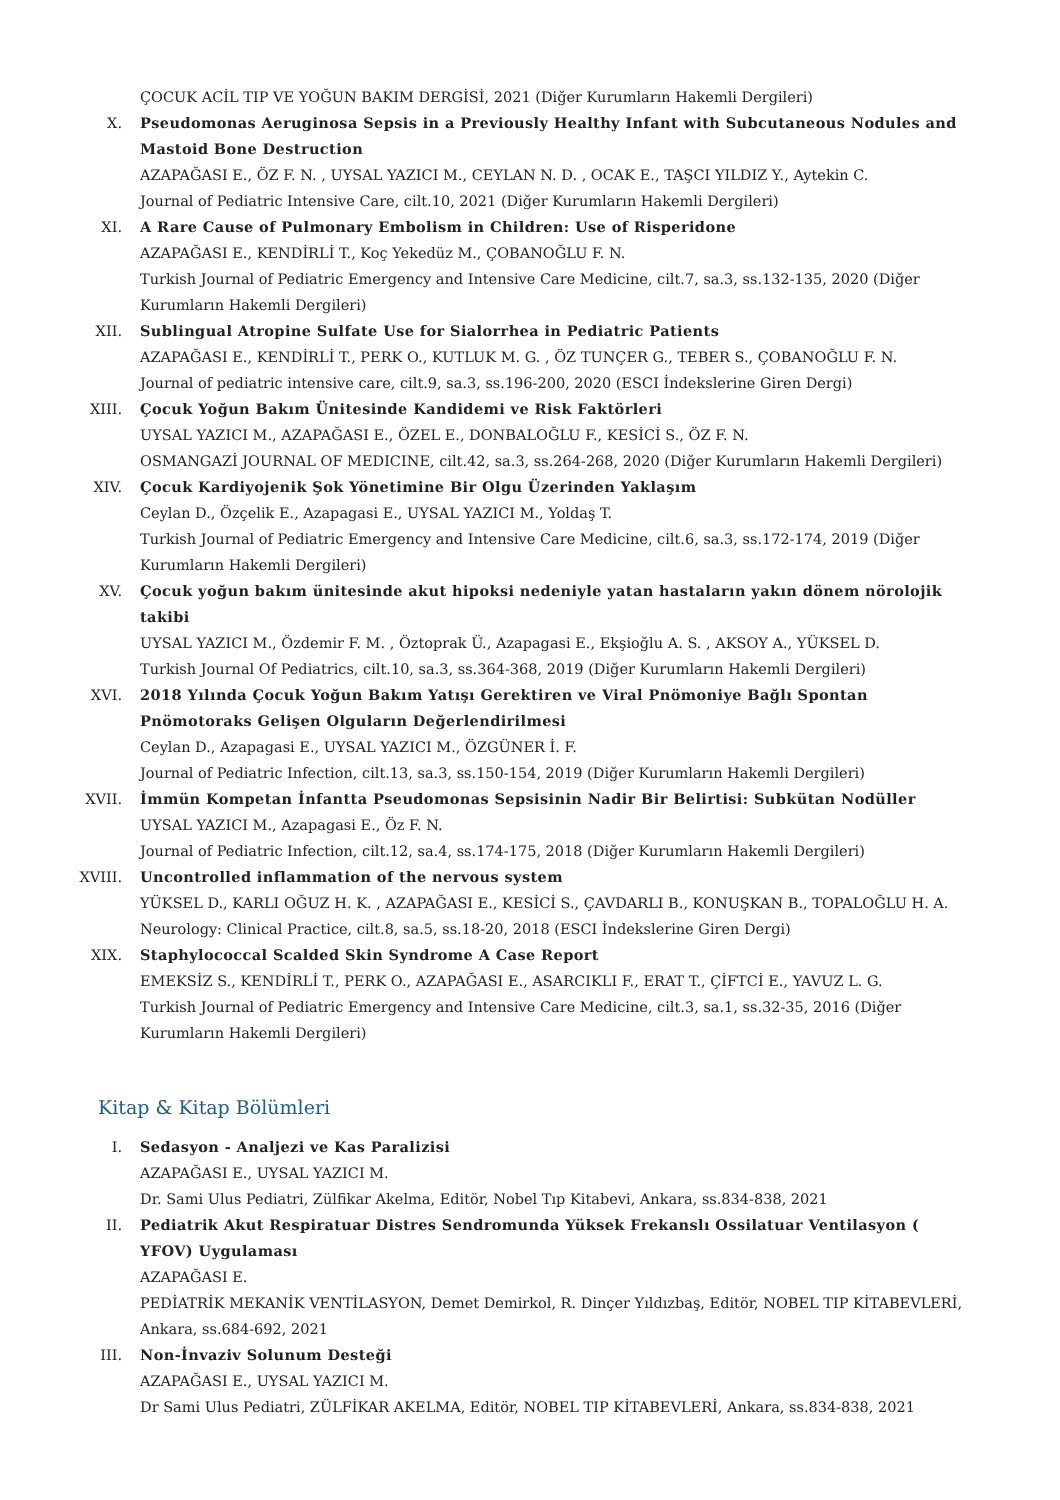ÇOCUK ACİL TIP VE YOĞUN BAKIM DERGİSİ, 2021 (Diğer Kurumların Hakemli Dergileri)
X. Pseudomonas Aeruginosa Sepsis in a Previously Healthy Infant with Subcutaneous Nodules and Mastoid Bone Destruction
AZAPAĞASI E., ÖZ F. N. , UYSAL YAZICI M., CEYLAN N. D. , OCAK E., TAŞCI YILDIZ Y., Aytekin C.
Journal of Pediatric Intensive Care, cilt.10, 2021 (Diğer Kurumların Hakemli Dergileri)
XI. A Rare Cause of Pulmonary Embolism in Children: Use of Risperidone
AZAPAĞASI E., KENDİRLİ T., Koç Yekedüz M., ÇOBANOĞLU F. N.
Turkish Journal of Pediatric Emergency and Intensive Care Medicine, cilt.7, sa.3, ss.132-135, 2020 (Diğer Kurumların Hakemli Dergileri)
XII. Sublingual Atropine Sulfate Use for Sialorrhea in Pediatric Patients
AZAPAĞASI E., KENDİRLİ T., PERK O., KUTLUK M. G. , ÖZ TUNÇER G., TEBER S., ÇOBANOĞLU F. N.
Journal of pediatric intensive care, cilt.9, sa.3, ss.196-200, 2020 (ESCI İndekslerine Giren Dergi)
XIII. Çocuk Yoğun Bakım Ünitesinde Kandidemi ve Risk Faktörleri
UYSAL YAZICI M., AZAPAĞASI E., ÖZEL E., DONBALOĞLU F., KESİCİ S., ÖZ F. N.
OSMANGAZİ JOURNAL OF MEDICINE, cilt.42, sa.3, ss.264-268, 2020 (Diğer Kurumların Hakemli Dergileri)
XIV. Çocuk Kardiyojenik Şok Yönetimine Bir Olgu Üzerinden Yaklaşım
Ceylan D., Özçelik E., Azapagasi E., UYSAL YAZICI M., Yoldaş T.
Turkish Journal of Pediatric Emergency and Intensive Care Medicine, cilt.6, sa.3, ss.172-174, 2019 (Diğer Kurumların Hakemli Dergileri)
XV. Çocuk yoğun bakım ünitesinde akut hipoksi nedeniyle yatan hastaların yakın dönem nörolojik takibi
UYSAL YAZICI M., Özdemir F. M. , Öztoprak Ü., Azapagasi E., Ekşioğlu A. S. , AKSOY A., YÜKSEL D.
Turkish Journal Of Pediatrics, cilt.10, sa.3, ss.364-368, 2019 (Diğer Kurumların Hakemli Dergileri)
XVI. 2018 Yılında Çocuk Yoğun Bakım Yatışı Gerektiren ve Viral Pnömoniye Bağlı Spontan Pnömotoraks Gelişen Olguların Değerlendirilmesi
Ceylan D., Azapagasi E., UYSAL YAZICI M., ÖZGÜNER İ. F.
Journal of Pediatric Infection, cilt.13, sa.3, ss.150-154, 2019 (Diğer Kurumların Hakemli Dergileri)
XVII. İmmün Kompetan İnfantta Pseudomonas Sepsisinin Nadir Bir Belirtisi: Subkütan Nodüller
UYSAL YAZICI M., Azapagasi E., Öz F. N.
Journal of Pediatric Infection, cilt.12, sa.4, ss.174-175, 2018 (Diğer Kurumların Hakemli Dergileri)
XVIII. Uncontrolled inflammation of the nervous system
YÜKSEL D., KARLI OĞUZ H. K. , AZAPAĞASI E., KESİCİ S., ÇAVDARLI B., KONUŞKAN B., TOPALOĞLU H. A.
Neurology: Clinical Practice, cilt.8, sa.5, ss.18-20, 2018 (ESCI İndekslerine Giren Dergi)
XIX. Staphylococcal Scalded Skin Syndrome A Case Report
EMEKSİZ S., KENDİRLİ T., PERK O., AZAPAĞASI E., ASARCIKLI F., ERAT T., ÇİFTCİ E., YAVUZ L. G.
Turkish Journal of Pediatric Emergency and Intensive Care Medicine, cilt.3, sa.1, ss.32-35, 2016 (Diğer Kurumların Hakemli Dergileri)
Kitap & Kitap Bölümleri
I. Sedasyon - Analjezi ve Kas Paralizisi
AZAPAĞASI E., UYSAL YAZICI M.
Dr. Sami Ulus Pediatri, Zülfikar Akelma, Editör, Nobel Tıp Kitabevi, Ankara, ss.834-838, 2021
II. Pediatrik Akut Respiratuar Distres Sendromunda Yüksek Frekanslı Ossilatuar Ventilasyon ( YFOV) Uygulaması
AZAPAĞASI E.
PEDİATRİK MEKANİK VENTİLASYON, Demet Demirkol, R. Dinçer Yıldızbaş, Editör, NOBEL TIP KİTABEVLERİ, Ankara, ss.684-692, 2021
III. Non-İnvaziv Solunum Desteği
AZAPAĞASI E., UYSAL YAZICI M.
Dr Sami Ulus Pediatri, ZÜLFİKAR AKELMA, Editör, NOBEL TIP KİTABEVLERİ, Ankara, ss.834-838, 2021